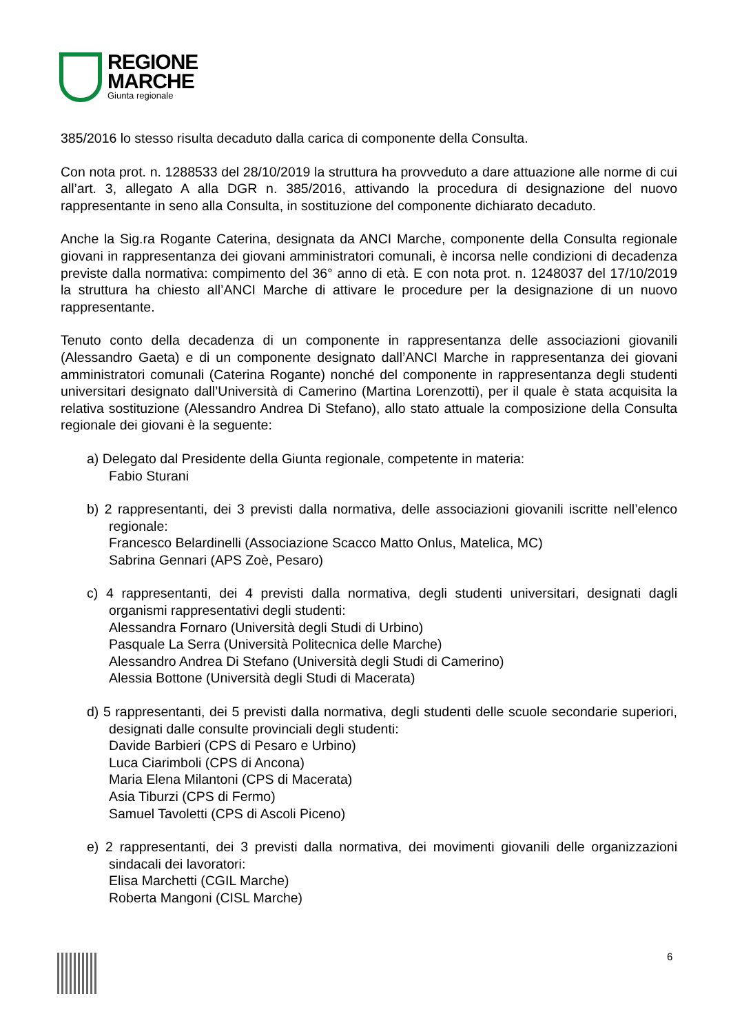REGIONE
MARCHE
Giunta regionale
385/2016 lo stesso risulta decaduto dalla carica di componente della Consulta.
Con nota prot. n. 1288533 del 28/10/2019 la struttura ha provveduto a dare attuazione alle norme di cui all’art. 3, allegato A alla DGR n. 385/2016, attivando la procedura di designazione del nuovo rappresentante in seno alla Consulta, in sostituzione del componente dichiarato decaduto.
Anche la Sig.ra Rogante Caterina, designata da ANCI Marche, componente della Consulta regionale giovani in rappresentanza dei giovani amministratori comunali, è incorsa nelle condizioni di decadenza previste dalla normativa: compimento del 36° anno di età. E con nota prot. n. 1248037 del 17/10/2019 la struttura ha chiesto all’ANCI Marche di attivare le procedure per la designazione di un nuovo rappresentante.
Tenuto conto della decadenza di un componente in rappresentanza delle associazioni giovanili (Alessandro Gaeta) e di un componente designato dall’ANCI Marche in rappresentanza dei giovani amministratori comunali (Caterina Rogante) nonché del componente in rappresentanza degli studenti universitari designato dall’Università di Camerino (Martina Lorenzotti), per il quale è stata acquisita la relativa sostituzione (Alessandro Andrea Di Stefano), allo stato attuale la composizione della Consulta regionale dei giovani è la seguente:
a) Delegato dal Presidente della Giunta regionale, competente in materia:
Fabio Sturani
b) 2 rappresentanti, dei 3 previsti dalla normativa, delle associazioni giovanili iscritte nell’elenco regionale:
Francesco Belardinelli (Associazione Scacco Matto Onlus, Matelica, MC)
Sabrina Gennari (APS Zoè, Pesaro)
c) 4 rappresentanti, dei 4 previsti dalla normativa, degli studenti universitari, designati dagli organismi rappresentativi degli studenti:
Alessandra Fornaro (Università degli Studi di Urbino)
Pasquale La Serra (Università Politecnica delle Marche)
Alessandro Andrea Di Stefano (Università degli Studi di Camerino)
Alessia Bottone (Università degli Studi di Macerata)
d) 5 rappresentanti, dei 5 previsti dalla normativa, degli studenti delle scuole secondarie superiori, designati dalle consulte provinciali degli studenti:
Davide Barbieri (CPS di Pesaro e Urbino)
Luca Ciarimboli (CPS di Ancona)
Maria Elena Milantoni (CPS di Macerata)
Asia Tiburzi (CPS di Fermo)
Samuel Tavoletti (CPS di Ascoli Piceno)
e) 2 rappresentanti, dei 3 previsti dalla normativa, dei movimenti giovanili delle organizzazioni sindacali dei lavoratori:
Elisa Marchetti (CGIL Marche)
Roberta Mangoni (CISL Marche)
6